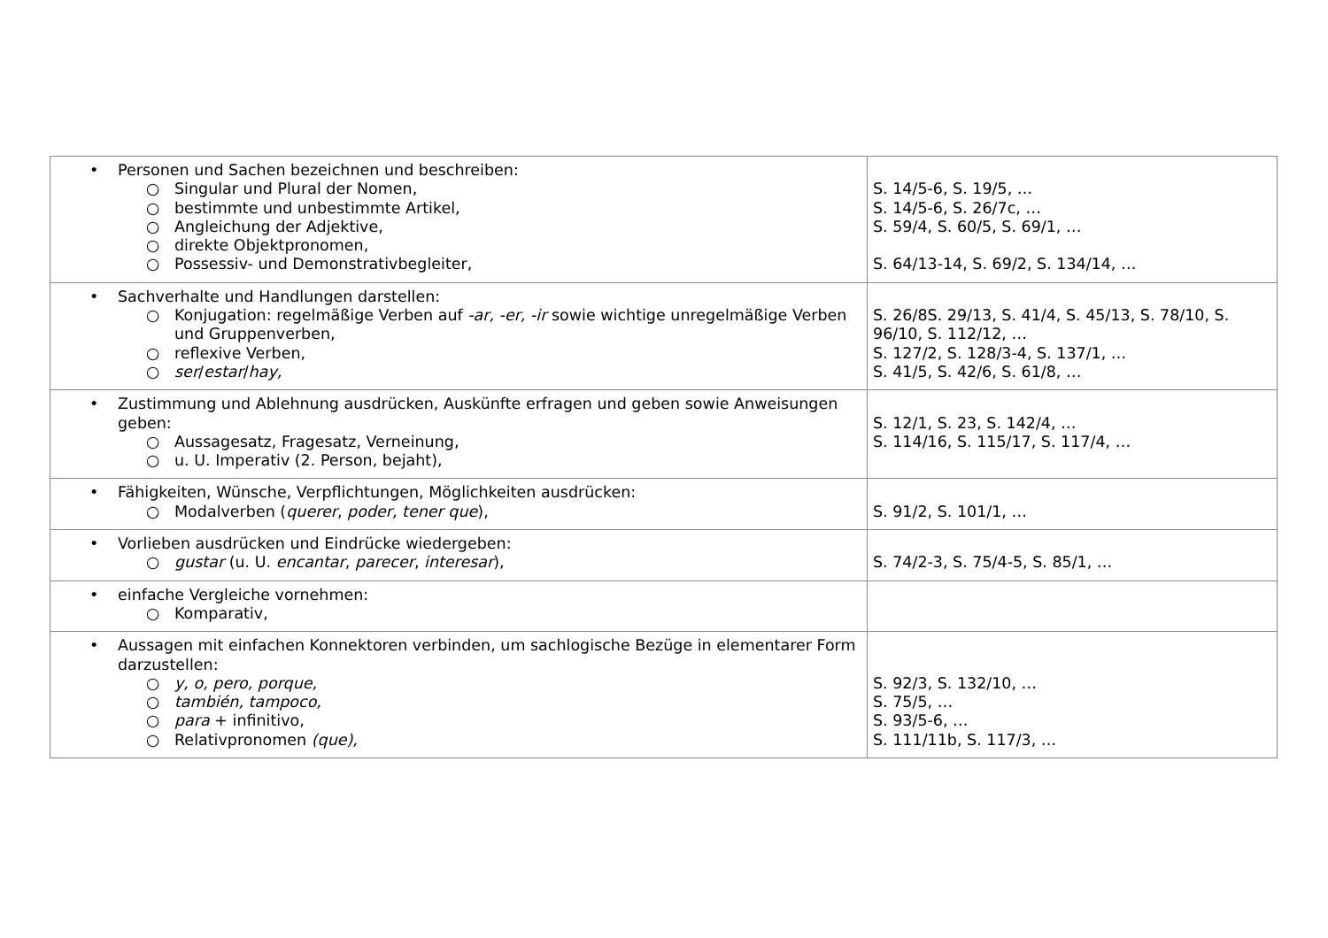| • Personen und Sachen bezeichnen und beschreiben: ○ Singular und Plural der Nomen, ○ bestimmte und unbestimmte Artikel, ○ Angleichung der Adjektive, ○ direkte Objektpronomen, ○ Possessiv- und Demonstrativbegleiter, | S. 14/5-6, S. 19/5, … S. 14/5-6, S. 26/7c, … S. 59/4, S. 60/5, S. 69/1, … S. 64/13-14, S. 69/2, S. 134/14, … |
| • Sachverhalte und Handlungen darstellen: ○ Konjugation: regelmäßige Verben auf -ar, -er, -ir sowie wichtige unregelmäßige Verben und Gruppenverben, ○ reflexive Verben, ○ ser / estar / hay, | S. 26/8S. 29/13, S. 41/4, S. 45/13, S. 78/10, S. 96/10, S. 112/12, … S. 127/2, S. 128/3-4, S. 137/1, … S. 41/5, S. 42/6, S. 61/8, … |
| • Zustimmung und Ablehnung ausdrücken, Auskünfte erfragen und geben sowie Anweisungen geben: ○ Aussagesatz, Fragesatz, Verneinung, ○ u. U. Imperativ (2. Person, bejaht), | S. 12/1, S. 23, S. 142/4, … S. 114/16, S. 115/17, S. 117/4, … |
| • Fähigkeiten, Wünsche, Verpflichtungen, Möglichkeiten ausdrücken: ○ Modalverben ( querer , poder, tener que ), | S. 91/2, S. 101/1, … |
| • Vorlieben ausdrücken und Eindrücke wiedergeben: ○ gustar (u. U. encantar , parecer , interesar ), | S. 74/2-3, S. 75/4-5, S. 85/1, … |
| • einfache Vergleiche vornehmen: ○ Komparativ, | |
| • Aussagen mit einfachen Konnektoren verbinden, um sachlogische Bezüge in elementarer Form darzustellen: ○ y, o, pero, porque, ○ también, tampoco, ○ para + infinitivo, ○ Relativpronomen (que), | S. 92/3, S. 132/10, … S. 75/5, … S. 93/5-6, … S. 111/11b, S. 117/3, … |